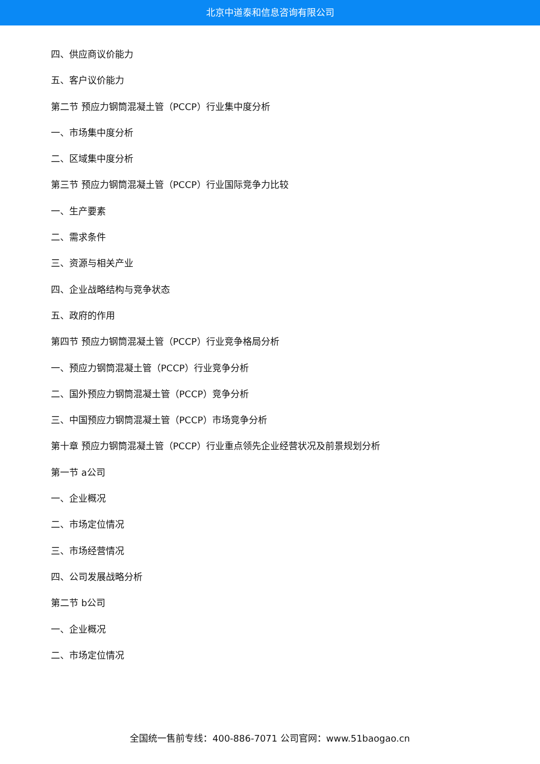北京中道泰和信息咨询有限公司
四、供应商议价能力
五、客户议价能力
第二节 预应力钢筒混凝土管（PCCP）行业集中度分析
一、市场集中度分析
二、区域集中度分析
第三节 预应力钢筒混凝土管（PCCP）行业国际竞争力比较
一、生产要素
二、需求条件
三、资源与相关产业
四、企业战略结构与竞争状态
五、政府的作用
第四节 预应力钢筒混凝土管（PCCP）行业竞争格局分析
一、预应力钢筒混凝土管（PCCP）行业竞争分析
二、国外预应力钢筒混凝土管（PCCP）竞争分析
三、中国预应力钢筒混凝土管（PCCP）市场竞争分析
第十章 预应力钢筒混凝土管（PCCP）行业重点领先企业经营状况及前景规划分析
第一节 a公司
一、企业概况
二、市场定位情况
三、市场经营情况
四、公司发展战略分析
第二节 b公司
一、企业概况
二、市场定位情况
全国统一售前专线：400-886-7071 公司官网：www.51baogao.cn